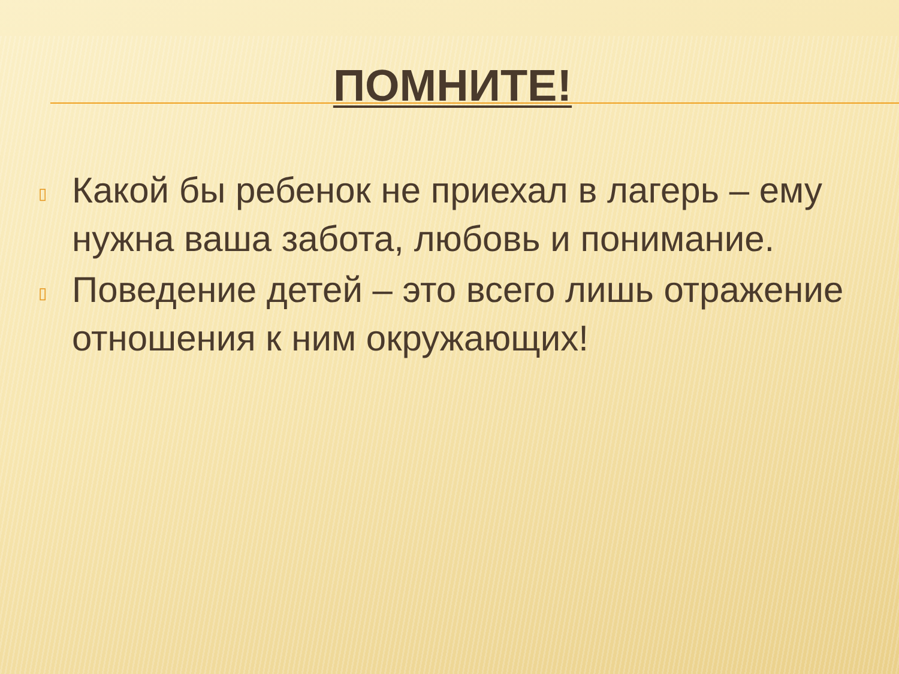ПОМНИТЕ!
▯ Какой бы ребенок не приехал в лагерь – ему нужна ваша забота, любовь и понимание.
▯ Поведение детей – это всего лишь отражение отношения к ним окружающих!